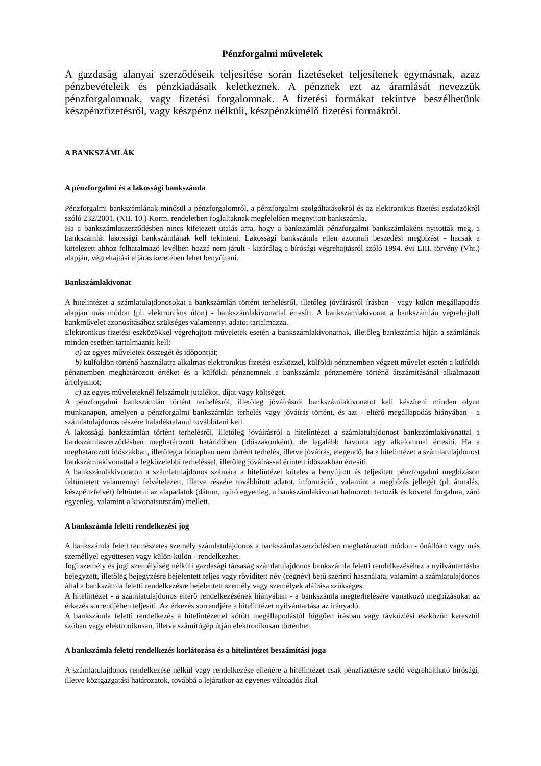Pénzforgalmi műveletek
A gazdaság alanyai szerződéseik teljesítése során fizetéseket teljesítenek egymásnak, azaz pénzbevételeik és pénzkiadásaik keletkeznek. A pénznek ezt az áramlását nevezzük pénzforgalomnak, vagy fizetési forgalomnak. A fizetési formákat tekintve beszélhetünk készpénzfizetésről, vagy készpénz nélküli, készpénzkímélő fizetési formákról.
A BANKSZÁMLÁK
A pénzforgalmi és a lakossági bankszámla
Pénzforgalmi bankszámlának minősül a pénzforgalomról, a pénzforgalmi szolgáltatásokról és az elektronikus fizetési eszközökről szóló 232/2001. (XII. 10.) Korm. rendeletben foglaltaknak megfelelően megnyitott bankszámla.
Ha a bankszámlaszerződésben nincs kifejezett utalás arra, hogy a bankszámlát pénzforgalmi bankszámlaként nyitották meg, a bankszámlát lakossági bankszámlának kell tekinteni. Lakossági bankszámla ellen azonnali beszedési megbízást - hacsak a kötelezett ahhoz felhatalmazó levélben hozzá nem járult - kizárólag a bírósági végrehajtásról szóló 1994. évi LIII. törvény (Vht.) alapján, végrehajtási eljárás keretében lehet benyújtani.
Bankszámlakivonat
A hitelintézet a számlatulajdonosokat a bankszámlán történt terhelésről, illetőleg jóváírásról írásban - vagy külön megállapodás alapján más módon (pl. elektronikus úton) - bankszámlakivonattal értesíti. A bankszámlakivonat a bankszámlán végrehajtott bankművelet azonosításához szükséges valamennyi adatot tartalmazza.
Elektronikus fizetési eszközökkel végrehajtott műveletek esetén a bankszámlakivonatnak, illetőleg bankszámla híján a számlának minden esetben tartalmaznia kell:
a) az egyes műveletek összegét és időpontját;
b) külföldön történő használatra alkalmas elektronikus fizetési eszközzel, külföldi pénznemben végzett művelet esetén a külföldi pénznemben meghatározott értéket és a külföldi pénznemnek a bankszámla pénznemére történő átszámításánál alkalmazott árfolyamot;
c) az egyes műveleteknél felszámolt jutalékot, díjat vagy költséget.
A pénzforgalmi bankszámlán történt terhelésről, illetőleg jóváírásról bankszámlakivonatot kell készíteni minden olyan munkanapon, amelyen a pénzforgalmi bankszámlán terhelés vagy jóváírás történt, és azt - eltérő megállapodás hiányában - a számlatulajdonos részére haladéktalanul továbbítani kell.
A lakossági bankszámlán történt terhelésről, illetőleg jóváírásról a hitelintézet a számlatulajdonost bankszámlakivonattal a bankszámlaszerződésben meghatározott határidőben (időszakonként), de legalább havonta egy alkalommal értesíti. Ha a meghatározott időszakban, illetőleg a hónapban nem történt terhelés, illetve jóváírás, elegendő, ha a hitelintézet a számlatulajdonost bankszámlakivonattal a legközelebbi terheléssel, illetőleg jóváírással érintett időszakban értesíti.
A bankszámlakivonaton a számlatulajdonos számára a hitelintézet köteles a benyújtott és teljesített pénzforgalmi megbízáson feltüntetett valamennyi felvételezett, illetve részére továbbított adatot, információt, valamint a megbízás jellegét (pl. átutalás, készpénzfelvét) feltüntetni az alapadatok (dátum, nyitó egyenleg, a bankszámlakivonat halmozott tartozik és követel forgalma, záró egyenleg, valamint a kivonatsorszám) mellett.
A bankszámla feletti rendelkezési jog
A bankszámla felett természetes személy számlatulajdonos a bankszámlaszerződésben meghatározott módon - önállóan vagy más személlyel együttesen vagy külön-külön - rendelkezhet.
Jogi személy és jogi személyiség nélküli gazdasági társaság számlatulajdonos bankszámla feletti rendelkezéséhez a nyilvántartásba bejegyzett, illetőleg bejegyzésre bejelentett teljes vagy rövidített név (cégnév) betű szerinti használata, valamint a számlatulajdonos által a bankszámla feletti rendelkezésre bejelentett személy vagy személyek aláírása szükséges.
A hitelintézet - a számlatulajdonos eltérő rendelkezésének hiányában - a bankszámla megterhelésére vonatkozó megbízásokat az érkezés sorrendjében teljesíti. Az érkezés sorrendjére a hitelintézet nyilvántartása az irányadó.
A bankszámla feletti rendelkezés a hitelintézettel kötött megállapodástól függően írásban vagy távközlési eszközön keresztül szóban vagy elektronikusan, illetve számítógép útján elektronikusan történhet.
A bankszámla feletti rendelkezés korlátozása és a hitelintézet beszámítási joga
A számlatulajdonos rendelkezése nélkül vagy rendelkezése ellenére a hitelintézet csak pénzfizetésre szóló végrehajtható bírósági, illetve közigazgatási határozatok, továbbá a lejáratkor az egyenes váltóadós által